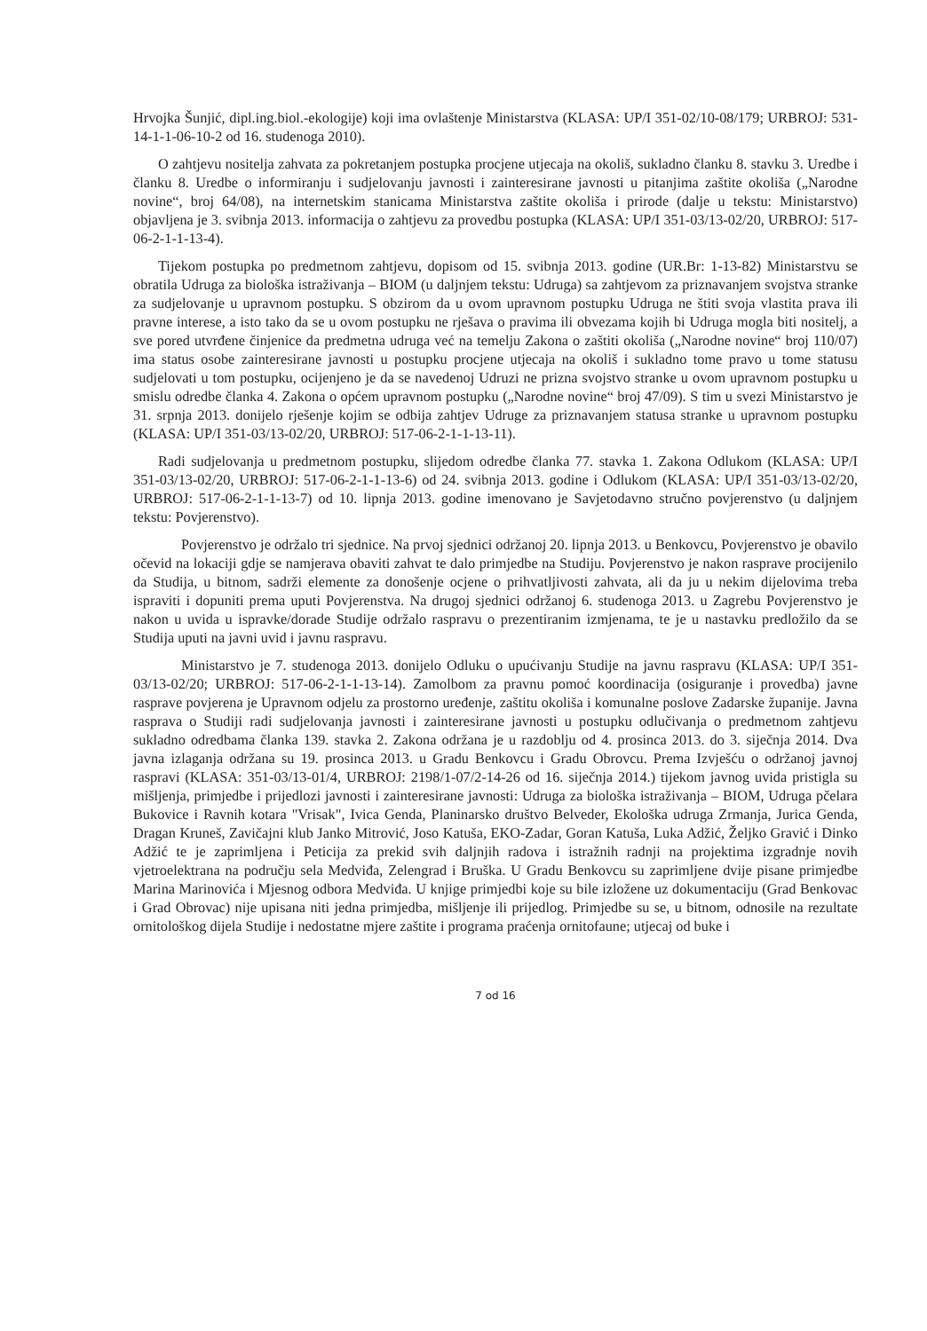Hrvojka Šunjić, dipl.ing.biol.-ekologije) koji ima ovlaštenje Ministarstva (KLASA: UP/I 351-02/10-08/179; URBROJ: 531-14-1-1-06-10-2 od 16. studenoga 2010).
O zahtjevu nositelja zahvata za pokretanjem postupka procjene utjecaja na okoliš, sukladno članku 8. stavku 3. Uredbe i članku 8. Uredbe o informiranju i sudjelovanju javnosti i zainteresirane javnosti u pitanjima zaštite okoliša („Narodne novine“, broj 64/08), na internetskim stanicama Ministarstva zaštite okoliša i prirode (dalje u tekstu: Ministarstvo) objavljena je 3. svibnja 2013. informacija o zahtjevu za provedbu postupka (KLASA: UP/I 351-03/13-02/20, URBROJ: 517-06-2-1-1-13-4).
Tijekom postupka po predmetnom zahtjevu, dopisom od 15. svibnja 2013. godine (UR.Br: 1-13-82) Ministarstvu se obratila Udruga za biološka istraživanja – BIOM (u daljnjem tekstu: Udruga) sa zahtjevom za priznavanjem svojstva stranke za sudjelovanje u upravnom postupku. S obzirom da u ovom upravnom postupku Udruga ne štiti svoja vlastita prava ili pravne interese, a isto tako da se u ovom postupku ne rješava o pravima ili obvezama kojih bi Udruga mogla biti nositelj, a sve pored utvrđene činjenice da predmetna udruga već na temelju Zakona o zaštiti okoliša („Narodne novine“ broj 110/07) ima status osobe zainteresirane javnosti u postupku procjene utjecaja na okoliš i sukladno tome pravo u tome statusu sudjelovati u tom postupku, ocijenjeno je da se navedenoj Udruzi ne prizna svojstvo stranke u ovom upravnom postupku u smislu odredbe članka 4. Zakona o općem upravnom postupku („Narodne novine“ broj 47/09). S tim u svezi Ministarstvo je 31. srpnja 2013. donijelo rješenje kojim se odbija zahtjev Udruge za priznavanjem statusa stranke u upravnom postupku (KLASA: UP/I 351-03/13-02/20, URBROJ: 517-06-2-1-1-13-11).
Radi sudjelovanja u predmetnom postupku, slijedom odredbe članka 77. stavka 1. Zakona Odlukom (KLASA: UP/I 351-03/13-02/20, URBROJ: 517-06-2-1-1-13-6) od 24. svibnja 2013. godine i Odlukom (KLASA: UP/I 351-03/13-02/20, URBROJ: 517-06-2-1-1-13-7) od 10. lipnja 2013. godine imenovano je Savjetodavno stručno povjerenstvo (u daljnjem tekstu: Povjerenstvo).
Povjerenstvo je održalo tri sjednice. Na prvoj sjednici održanoj 20. lipnja 2013. u Benkovcu, Povjerenstvo je obavilo očevid na lokaciji gdje se namjerava obaviti zahvat te dalo primjedbe na Studiju. Povjerenstvo je nakon rasprave procijenilo da Studija, u bitnom, sadrži elemente za donošenje ocjene o prihvatljivosti zahvata, ali da ju u nekim dijelovima treba ispraviti i dopuniti prema uputi Povjerenstva. Na drugoj sjednici održanoj 6. studenoga 2013. u Zagrebu Povjerenstvo je nakon u uvida u ispravke/dorade Studije održalo raspravu o prezentiranim izmjenama, te je u nastavku predložilo da se Studija uputi na javni uvid i javnu raspravu.
Ministarstvo je 7. studenoga 2013. donijelo Odluku o upućivanju Studije na javnu raspravu (KLASA: UP/I 351-03/13-02/20; URBROJ: 517-06-2-1-1-13-14). Zamolbom za pravnu pomoć koordinacija (osiguranje i provedba) javne rasprave povjerena je Upravnom odjelu za prostorno uređenje, zaštitu okoliša i komunalne poslove Zadarske županije. Javna rasprava o Studiji radi sudjelovanja javnosti i zainteresirane javnosti u postupku odlučivanja o predmetnom zahtjevu sukladno odredbama članka 139. stavka 2. Zakona održana je u razdoblju od 4. prosinca 2013. do 3. siječnja 2014. Dva javna izlaganja održana su 19. prosinca 2013. u Gradu Benkovcu i Gradu Obrovcu. Prema Izvješću o održanoj javnoj raspravi (KLASA: 351-03/13-01/4, URBROJ: 2198/1-07/2-14-26 od 16. siječnja 2014.) tijekom javnog uvida pristigla su mišljenja, primjedbe i prijedlozi javnosti i zainteresirane javnosti: Udruga za biološka istraživanja – BIOM, Udruga pčelara Bukovice i Ravnih kotara "Vrisak", Ivica Genda, Planinarsko društvo Belveder, Ekološka udruga Zrmanja, Jurica Genda, Dragan Kruneš, Zavičajni klub Janko Mitrović, Joso Katuša, EKO-Zadar, Goran Katuša, Luka Adžić, Željko Gravić i Dinko Adžić te je zaprimljena i Peticija za prekid svih daljnjih radova i istražnih radnji na projektima izgradnje novih vjetroelektrana na području sela Medviđa, Zelengrad i Bruška. U Gradu Benkovcu su zaprimljene dvije pisane primjedbe Marina Marinovića i Mjesnog odbora Medviđa. U knjige primjedbi koje su bile izložene uz dokumentaciju (Grad Benkovac i Grad Obrovac) nije upisana niti jedna primjedba, mišljenje ili prijedlog. Primjedbe su se, u bitnom, odnosile na rezultate ornitološkog dijela Studije i nedostatne mjere zaštite i programa praćenja ornitofaune; utjecaj od buke i
7 od 16